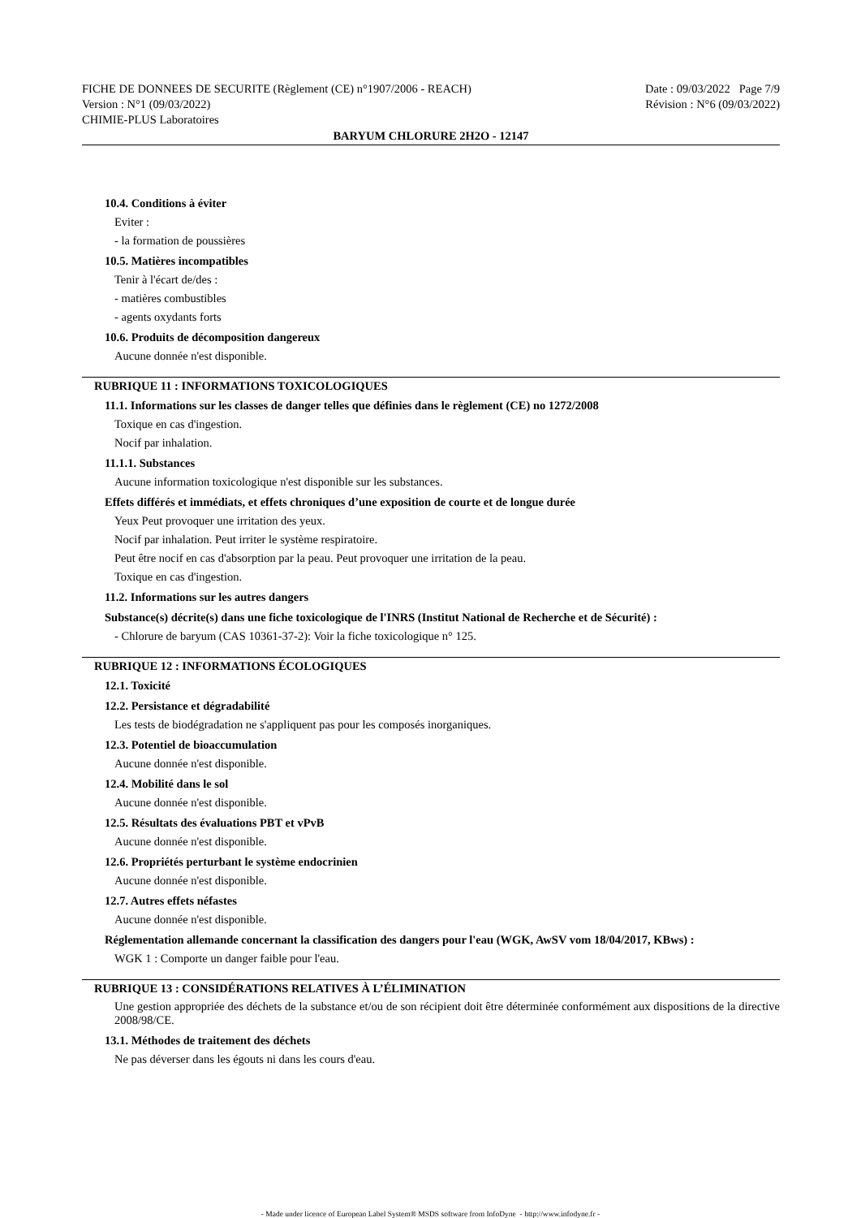FICHE DE DONNEES DE SECURITE (Règlement (CE) n°1907/2006 - REACH)
Version : N°1 (09/03/2022)
CHIMIE-PLUS Laboratoires
Date : 09/03/2022 Page 7/9
Révision : N°6 (09/03/2022)
BARYUM CHLORURE 2H2O - 12147
10.4. Conditions à éviter
Eviter :
- la formation de poussières
10.5. Matières incompatibles
Tenir à l'écart de/des :
- matières combustibles
- agents oxydants forts
10.6. Produits de décomposition dangereux
Aucune donnée n'est disponible.
RUBRIQUE 11 : INFORMATIONS TOXICOLOGIQUES
11.1. Informations sur les classes de danger telles que définies dans le règlement (CE) no 1272/2008
Toxique en cas d'ingestion.
Nocif par inhalation.
11.1.1. Substances
Aucune information toxicologique n'est disponible sur les substances.
Effets différés et immédiats, et effets chroniques d’une exposition de courte et de longue durée
Yeux Peut provoquer une irritation des yeux.
Nocif par inhalation. Peut irriter le système respiratoire.
Peut être nocif en cas d'absorption par la peau. Peut provoquer une irritation de la peau.
Toxique en cas d'ingestion.
11.2. Informations sur les autres dangers
Substance(s) décrite(s) dans une fiche toxicologique de l'INRS (Institut National de Recherche et de Sécurité) :
- Chlorure de baryum (CAS 10361-37-2): Voir la fiche toxicologique n° 125.
RUBRIQUE 12 : INFORMATIONS ÉCOLOGIQUES
12.1. Toxicité
12.2. Persistance et dégradabilité
Les tests de biodégradation ne s'appliquent pas pour les composés inorganiques.
12.3. Potentiel de bioaccumulation
Aucune donnée n'est disponible.
12.4. Mobilité dans le sol
Aucune donnée n'est disponible.
12.5. Résultats des évaluations PBT et vPvB
Aucune donnée n'est disponible.
12.6. Propriétés perturbant le système endocrinien
Aucune donnée n'est disponible.
12.7. Autres effets néfastes
Aucune donnée n'est disponible.
Réglementation allemande concernant la classification des dangers pour l'eau (WGK, AwSV vom 18/04/2017, KBws) :
WGK 1 : Comporte un danger faible pour l'eau.
RUBRIQUE 13 : CONSIDÉRATIONS RELATIVES À L’ÉLIMINATION
Une gestion appropriée des déchets de la substance et/ou de son récipient doit être déterminée conformément aux dispositions de la directive 2008/98/CE.
13.1. Méthodes de traitement des déchets
Ne pas déverser dans les égouts ni dans les cours d'eau.
- Made under licence of European Label System® MSDS software from InfoDyne - http://www.infodyne.fr -